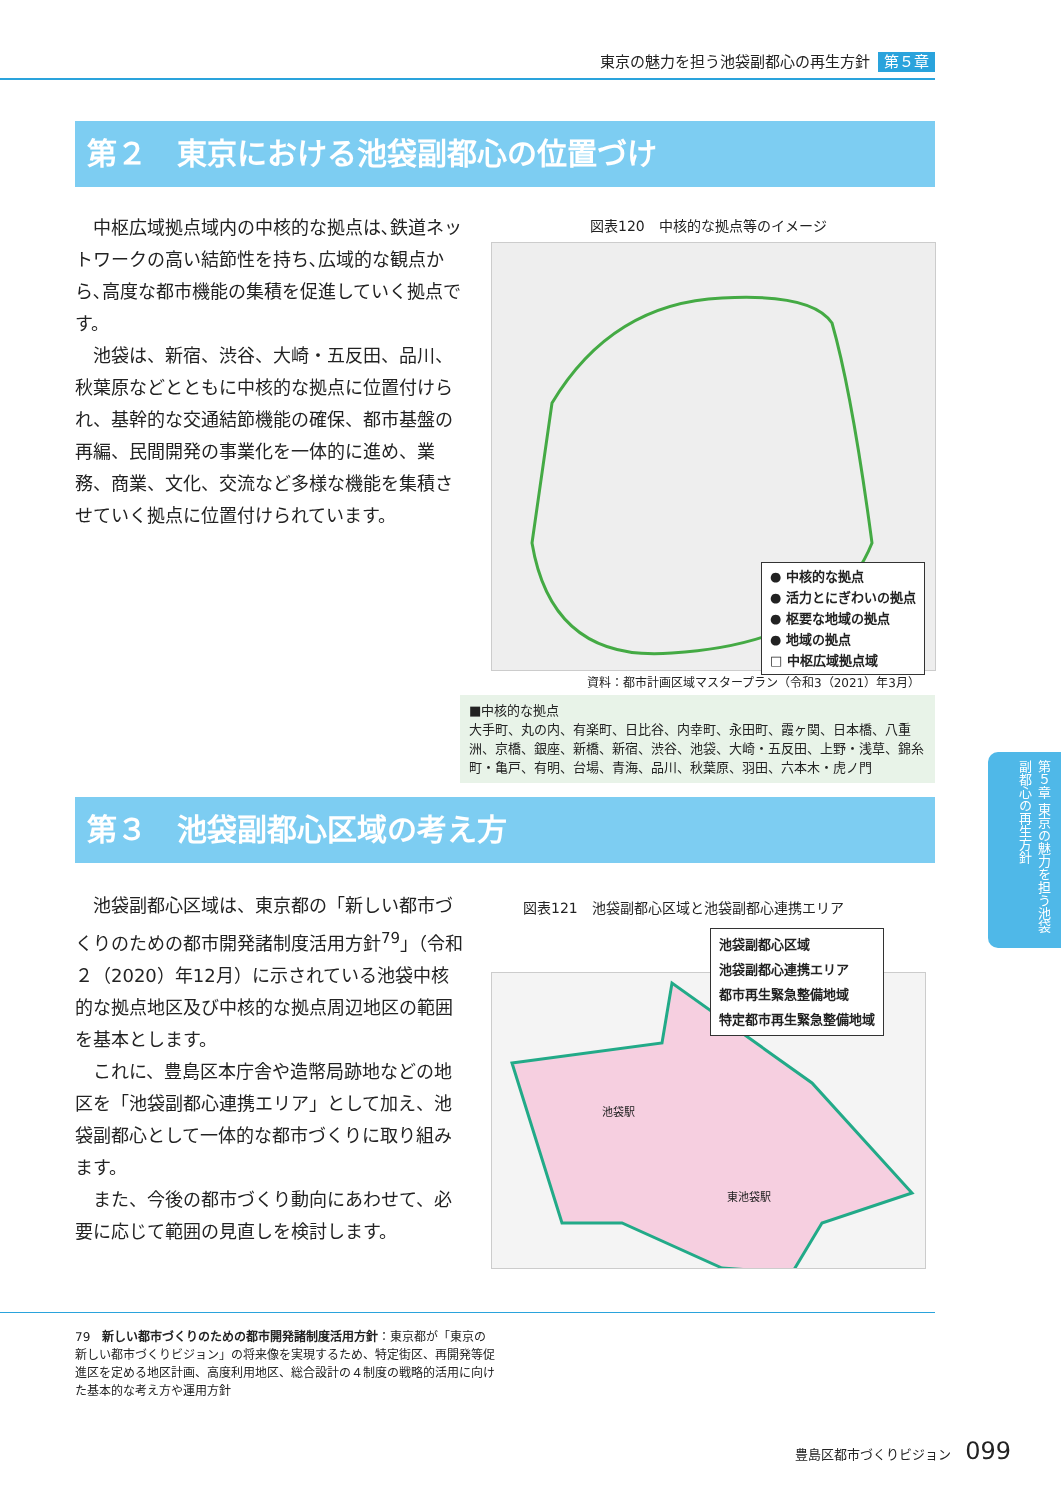東京の魅力を担う池袋副都心の再生方針 第５章
第２　東京における池袋副都心の位置づけ
中枢広域拠点域内の中核的な拠点は､鉄道ネットワークの高い結節性を持ち､広域的な観点から､高度な都市機能の集積を促進していく拠点です。
池袋は、新宿、渋谷、大崎・五反田、品川、秋葉原などとともに中核的な拠点に位置付けられ、基幹的な交通結節機能の確保、都市基盤の再編、民間開発の事業化を一体的に進め、業務、商業、文化、交流など多様な機能を集積させていく拠点に位置付けられています。
図表120　中核的な拠点等のイメージ
● 中核的な拠点
● 活力とにぎわいの拠点
● 枢要な地域の拠点
● 地域の拠点
□ 中枢広域拠点域
資料：都市計画区域マスタープラン（令和3（2021）年3月）
■中核的な拠点
大手町、丸の内、有楽町、日比谷、内幸町、永田町、霞ヶ関、日本橋、八重洲、京橋、銀座、新橋、新宿、渋谷、池袋、大崎・五反田、上野・浅草、錦糸町・亀戸、有明、台場、青海、品川、秋葉原、羽田、六本木・虎ノ門
第３　池袋副都心区域の考え方
池袋副都心区域は、東京都の「新しい都市づくりのための都市開発諸制度活用方針<sup>79</sup>」（令和２（2020）年12月）に示されている池袋中核的な拠点地区及び中核的な拠点周辺地区の範囲を基本とします。
これに、豊島区本庁舎や造幣局跡地などの地区を「池袋副都心連携エリア」として加え、池袋副都心として一体的な都市づくりに取り組みます。
また、今後の都市づくり動向にあわせて、必要に応じて範囲の見直しを検討します。
図表121　池袋副都心区域と池袋副都心連携エリア
池袋駅
東池袋駅
池袋副都心区域
池袋副都心連携エリア
都市再生緊急整備地域
特定都市再生緊急整備地域
79　新しい都市づくりのための都市開発諸制度活用方針：東京都が「東京の新しい都市づくりビジョン」の将来像を実現するため、特定街区、再開発等促進区を定める地区計画、高度利用地区、総合設計の４制度の戦略的活用に向けた基本的な考え方や運用方針
第５章 東京の魅力を担う池袋副都心の再生方針
豊島区都市づくりビジョン 099